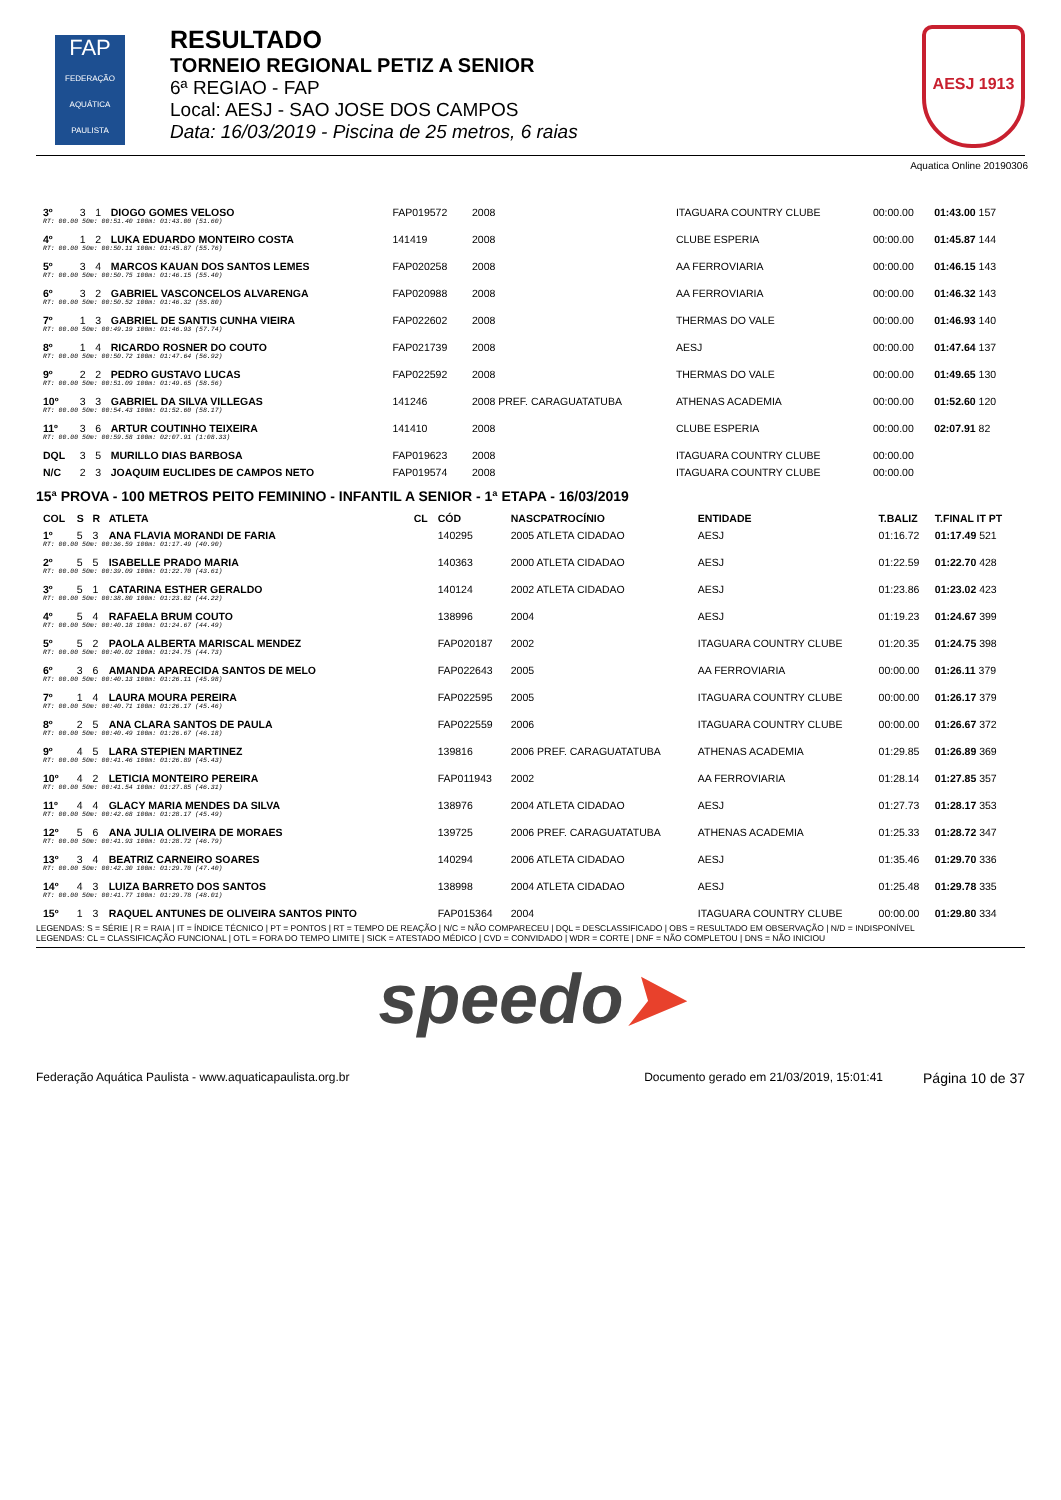FAP
FEDERAÇÃO AQUÁTICA PAULISTA
RESULTADO
TORNEIO REGIONAL PETIZ A SENIOR
6ª REGIAO - FAP
Local: AESJ - SAO JOSE DOS CAMPOS
Data: 16/03/2019 - Piscina de 25 metros, 6 raias
AESJ 1913
Aquatica Online 20190306
| 3º | 3 | 1 | DIOGO GOMES VELOSO | | FAP019572 | 2008 | ITAGUARA COUNTRY CLUBE | 00:00.00 | 01:43.00 157 |
| RT: 00.00 50m: 00:51.40 100m: 01:43.00 (51.60) | | | | | | | | | |
| 4º | 1 | 2 | LUKA EDUARDO MONTEIRO COSTA | | 141419 | 2008 | CLUBE ESPERIA | 00:00.00 | 01:45.87 144 |
| RT: 00.00 50m: 00:50.11 100m: 01:45.87 (55.76) | | | | | | | | | |
| 5º | 3 | 4 | MARCOS KAUAN DOS SANTOS LEMES | | FAP020258 | 2008 | AA FERROVIARIA | 00:00.00 | 01:46.15 143 |
| RT: 00.00 50m: 00:50.75 100m: 01:46.15 (55.40) | | | | | | | | | |
| 6º | 3 | 2 | GABRIEL VASCONCELOS ALVARENGA | | FAP020988 | 2008 | AA FERROVIARIA | 00:00.00 | 01:46.32 143 |
| RT: 00.00 50m: 00:50.52 100m: 01:46.32 (55.80) | | | | | | | | | |
| 7º | 1 | 3 | GABRIEL DE SANTIS CUNHA VIEIRA | | FAP022602 | 2008 | THERMAS DO VALE | 00:00.00 | 01:46.93 140 |
| RT: 00.00 50m: 00:49.19 100m: 01:46.93 (57.74) | | | | | | | | | |
| 8º | 1 | 4 | RICARDO ROSNER DO COUTO | | FAP021739 | 2008 | AESJ | 00:00.00 | 01:47.64 137 |
| RT: 00.00 50m: 00:50.72 100m: 01:47.64 (56.92) | | | | | | | | | |
| 9º | 2 | 2 | PEDRO GUSTAVO LUCAS | | FAP022592 | 2008 | THERMAS DO VALE | 00:00.00 | 01:49.65 130 |
| RT: 00.00 50m: 00:51.09 100m: 01:49.65 (58.56) | | | | | | | | | |
| 10º | 3 | 3 | GABRIEL DA SILVA VILLEGAS | | 141246 | 2008 PREF. CARAGUATATUBA | ATHENAS ACADEMIA | 00:00.00 | 01:52.60 120 |
| RT: 00.00 50m: 00:54.43 100m: 01:52.60 (58.17) | | | | | | | | | |
| 11º | 3 | 6 | ARTUR COUTINHO TEIXEIRA | | 141410 | 2008 | CLUBE ESPERIA | 00:00.00 | 02:07.91 82 |
| RT: 00.00 50m: 00:59.58 100m: 02:07.91 (1:08.33) | | | | | | | | | |
| DQL | 3 | 5 | MURILLO DIAS BARBOSA | | FAP019623 | 2008 | ITAGUARA COUNTRY CLUBE | 00:00.00 | |
| N/C | 2 | 3 | JOAQUIM EUCLIDES DE CAMPOS NETO | | FAP019574 | 2008 | ITAGUARA COUNTRY CLUBE | 00:00.00 | |
15ª PROVA - 100 METROS PEITO FEMININO - INFANTIL A SENIOR - 1ª ETAPA - 16/03/2019
| COL | S | R | ATLETA | CL | CÓD | NASCPATROCÍNIO | ENTIDADE | T.BALIZ | T.FINAL IT PT |
| --- | --- | --- | --- | --- | --- | --- | --- | --- | --- |
| 1º | 5 | 3 | ANA FLAVIA MORANDI DE FARIA | | 140295 | 2005 ATLETA CIDADAO | AESJ | 01:16.72 | 01:17.49 521 |
| RT: 00.00 50m: 00:36.59 100m: 01:17.49 (40.90) | | | | | | | | | |
| 2º | 5 | 5 | ISABELLE PRADO MARIA | | 140363 | 2000 ATLETA CIDADAO | AESJ | 01:22.59 | 01:22.70 428 |
| RT: 00.00 50m: 00:39.09 100m: 01:22.70 (43.61) | | | | | | | | | |
| 3º | 5 | 1 | CATARINA ESTHER GERALDO | | 140124 | 2002 ATLETA CIDADAO | AESJ | 01:23.86 | 01:23.02 423 |
| RT: 00.00 50m: 00:38.80 100m: 01:23.02 (44.22) | | | | | | | | | |
| 4º | 5 | 4 | RAFAELA BRUM COUTO | | 138996 | 2004 | AESJ | 01:19.23 | 01:24.67 399 |
| RT: 00.00 50m: 00:40.18 100m: 01:24.67 (44.49) | | | | | | | | | |
| 5º | 5 | 2 | PAOLA ALBERTA MARISCAL MENDEZ | | FAP020187 | 2002 | ITAGUARA COUNTRY CLUBE | 01:20.35 | 01:24.75 398 |
| RT: 00.00 50m: 00:40.02 100m: 01:24.75 (44.73) | | | | | | | | | |
| 6º | 3 | 6 | AMANDA APARECIDA SANTOS DE MELO | | FAP022643 | 2005 | AA FERROVIARIA | 00:00.00 | 01:26.11 379 |
| RT: 00.00 50m: 00:40.13 100m: 01:26.11 (45.98) | | | | | | | | | |
| 7º | 1 | 4 | LAURA MOURA PEREIRA | | FAP022595 | 2005 | ITAGUARA COUNTRY CLUBE | 00:00.00 | 01:26.17 379 |
| RT: 00.00 50m: 00:40.71 100m: 01:26.17 (45.46) | | | | | | | | | |
| 8º | 2 | 5 | ANA CLARA SANTOS DE PAULA | | FAP022559 | 2006 | ITAGUARA COUNTRY CLUBE | 00:00.00 | 01:26.67 372 |
| RT: 00.00 50m: 00:40.49 100m: 01:26.67 (46.18) | | | | | | | | | |
| 9º | 4 | 5 | LARA STEPIEN MARTINEZ | | 139816 | 2006 PREF. CARAGUATATUBA | ATHENAS ACADEMIA | 01:29.85 | 01:26.89 369 |
| RT: 00.00 50m: 00:41.46 100m: 01:26.89 (45.43) | | | | | | | | | |
| 10º | 4 | 2 | LETICIA MONTEIRO PEREIRA | | FAP011943 | 2002 | AA FERROVIARIA | 01:28.14 | 01:27.85 357 |
| RT: 00.00 50m: 00:41.54 100m: 01:27.85 (46.31) | | | | | | | | | |
| 11º | 4 | 4 | GLACY MARIA MENDES DA SILVA | | 138976 | 2004 ATLETA CIDADAO | AESJ | 01:27.73 | 01:28.17 353 |
| RT: 00.00 50m: 00:42.68 100m: 01:28.17 (45.49) | | | | | | | | | |
| 12º | 5 | 6 | ANA JULIA OLIVEIRA DE MORAES | | 139725 | 2006 PREF. CARAGUATATUBA | ATHENAS ACADEMIA | 01:25.33 | 01:28.72 347 |
| RT: 00.00 50m: 00:41.93 100m: 01:28.72 (46.79) | | | | | | | | | |
| 13º | 3 | 4 | BEATRIZ CARNEIRO SOARES | | 140294 | 2006 ATLETA CIDADAO | AESJ | 01:35.46 | 01:29.70 336 |
| RT: 00.00 50m: 00:42.30 100m: 01:29.70 (47.40) | | | | | | | | | |
| 14º | 4 | 3 | LUIZA BARRETO DOS SANTOS | | 138998 | 2004 ATLETA CIDADAO | AESJ | 01:25.48 | 01:29.78 335 |
| RT: 00.00 50m: 00:41.77 100m: 01:29.78 (48.01) | | | | | | | | | |
| 15º | 1 | 3 | RAQUEL ANTUNES DE OLIVEIRA SANTOS PINTO | | FAP015364 | 2004 | ITAGUARA COUNTRY CLUBE | 00:00.00 | 01:29.80 334 |
LEGENDAS: S = SÉRIE | R = RAIA | IT = ÍNDICE TÉCNICO | PT = PONTOS | RT = TEMPO DE REAÇÃO | N/C = NÃO COMPARECEU | DQL = DESCLASSIFICADO | OBS = RESULTADO EM OBSERVAÇÃO | N/D = INDISPONÍVEL
LEGENDAS: CL = CLASSIFICAÇÃO FUNCIONAL | OTL = FORA DO TEMPO LIMITE | SICK = ATESTADO MÉDICO | CVD = CONVIDADO | WDR = CORTE | DNF = NÃO COMPLETOU | DNS = NÃO INICIOU
speedo➤
Federação Aquática Paulista - www.aquaticapaulista.org.br Documento gerado em 21/03/2019, 15:01:41 Página 10 de 37